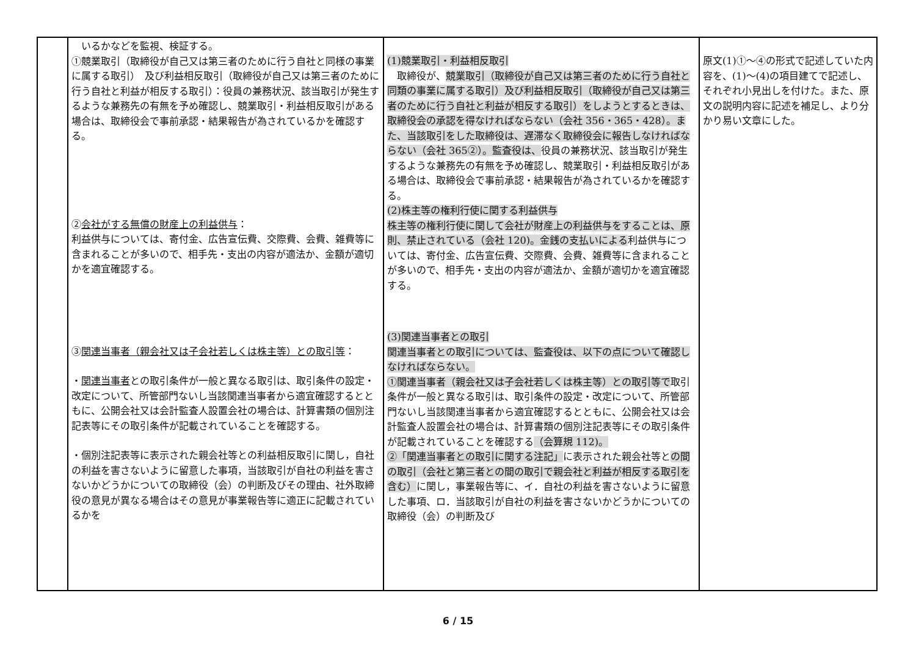| | いるかなどを監視、検証する。 ①競業取引（取締役が自己又は第三者のために行う自社と同様の事業に属する取引） 及び利益相反取引（取締役が自己又は第三者のために行う自社と利益が相反する取引）：役員の兼務状況、該当取引が発生するような兼務先の有無を予め確認し、競業取引・利益相反取引がある場合は、取締役会で事前承認・結果報告が為されているかを確認する。 ② 会社がする無償の財産上の利益供与 ： 利益供与については、寄付金、広告宣伝費、交際費、会費、雑費等に含まれることが多いので、相手先・支出の内容が適法か、金額が適切かを適宜確認する。 ③ 関連当事者（親会社又は子会社若しくは株主等）との取引等 ： ・ 関連当事者 との取引条件が一般と異なる取引は、取引条件の設定・改定について、所管部門ないし当該関連当事者から適宜確認するとともに、公開会社又は会計監査人設置会社の場合は、計算書類の個別注記表等にその取引条件が記載されていることを確認する。 ・個別注記表等に表示された親会社等との利益相反取引に関し，自社の利益を害さないように留意した事項，当該取引が自社の利益を害さないかどうかについての取締役（会）の判断及びその理由、社外取締役の意見が異なる場合はその意見が事業報告等に適正に記載されているかを | (1)競業取引・利益相反取引 取締役が、 競業取引（取締役が自己又は第三者のために行う自社と同類の事業に属する取引）及び利益相反取引（取締役が自己又は第三者のために行う自社と利益が相反する取引）をしようとするときは、取締役会の承認を得なければならない（会社 356・365・428）。また、当該取引をした取締役は、遅滞なく取締役会に報告しなければならない（会社 365②）。監査役は、 役員の兼務状況、該当取引が発生するような兼務先の有無を予め確認し、競業取引・利益相反取引がある場合は、取締役会で事前承認・結果報告が為されているかを確認する。 (2)株主等の権利行使に関する利益供与 株主等の権利行使に関して会社が財産上の利益供与をすることは、原則、禁止されている（会社 120)。金銭の支払いによる 利益供与については、寄付金、広告宣伝費、交際費、会費、雑費等に含まれることが多いので、相手先・支出の内容が適法か、金額が適切かを適宜確認する。 (3)関連当事者との取引 関連当事者との取引については、監査役は、以下の点について確認しなければならない。 ①関連当事者（親会社又は子会社若しくは株主等）との取引等で 取引条件が一般と異なる取引は、取引条件の設定・改定について、所管部門ないし当該関連当事者から適宜確認するとともに、公開会社又は会計監査人設置会社の場合は、計算書類の個別注記表等にその取引条件が記載されていることを確認する （会算規 112)。 ②「関連当事者との取引に関する注記」 に表示された親会社等と の間の取引（会社と第三者との間の取引で親会社と利益が相反する取引を含む） に関し，事業報告等に、イ．自社の利益を害さないように留意した事項、ロ．当該取引が自社の利益を害さないかどうかについての取締役（会）の判断及び | 原文(1)①～④の形式で記述していた内容を、(1)～(4)の項目建てで記述し、それぞれ小見出しを付けた。また、原文の説明内容に記述を補足し、より分かり易い文章にした。 |
6 / 15